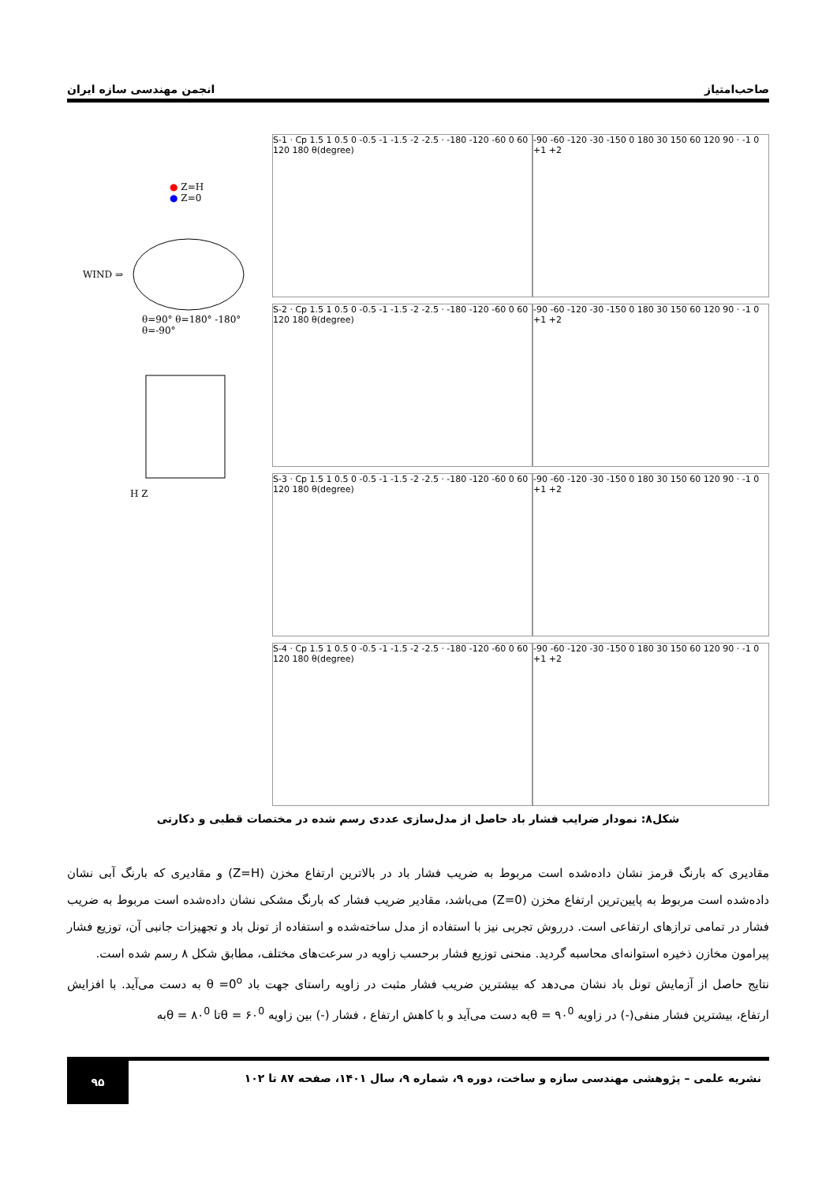صاحب‌امتیاز انجمن مهندسی سازه ایران
● Z=H
● Z=0
WIND ⇒
θ=90° θ=180° -180° θ=-90°
H Z
S-1 · Cp 1.5 1 0.5 0 -0.5 -1 -1.5 -2 -2.5 · -180 -120 -60 0 60 120 180 θ(degree)
S-2 · Cp 1.5 1 0.5 0 -0.5 -1 -1.5 -2 -2.5 · -180 -120 -60 0 60 120 180 θ(degree)
S-3 · Cp 1.5 1 0.5 0 -0.5 -1 -1.5 -2 -2.5 · -180 -120 -60 0 60 120 180 θ(degree)
S-4 · Cp 1.5 1 0.5 0 -0.5 -1 -1.5 -2 -2.5 · -180 -120 -60 0 60 120 180 θ(degree)
-90 -60 -120 -30 -150 0 180 30 150 60 120 90 · -1 0 +1 +2
-90 -60 -120 -30 -150 0 180 30 150 60 120 90 · -1 0 +1 +2
-90 -60 -120 -30 -150 0 180 30 150 60 120 90 · -1 0 +1 +2
-90 -60 -120 -30 -150 0 180 30 150 60 120 90 · -1 0 +1 +2
شکل۸: نمودار ضرایب فشار باد حاصل از مدل‌سازی عددی رسم شده در مختصات قطبی و دکارتی
مقادیری که بارنگ قرمز نشان داده‌شده است مربوط به ضریب فشار باد در بالاترین ارتفاع مخزن (Z=H) و مقادیری که بارنگ آبی نشان داده‌شده است مربوط به پایین‌ترین ارتفاع مخزن (Z=0) می‌باشد، مقادیر ضریب فشار که بارنگ مشکی نشان داده‌شده است مربوط به ضریب فشار در تمامی ترازهای ارتفاعی است. درروش تجربی نیز با استفاده از مدل ساخته‌شده و استفاده از تونل باد و تجهیزات جانبی آن، توزیع فشار پیرامون مخازن ذخیره استوانه‌ای محاسبه گردید. منحنی توزیع فشار برحسب زاویه در سرعت‌های مختلف، مطابق شکل ۸ رسم شده است.
نتایج حاصل از آزمایش تونل باد نشان می‌دهد که بیشترین ضریب فشار مثبت در زاویه راستای جهت باد θ =0<sup>o</sup> به دست می‌آید. با افزایش ارتفاع، بیشترین فشار منفی(-) در زاویه ۹۰<sup>0</sup> = θبه دست می‌آید و با کاهش ارتفاع ، فشار (-) بین زاویه ۶۰<sup>0</sup> = θتا ۸۰<sup>0</sup> = θبه
نشریه علمی – پژوهشی مهندسی سازه و ساخت، دوره ۹، شماره ۹، سال ۱۴۰۱، صفحه ۸۷ تا ۱۰۲ ۹۵